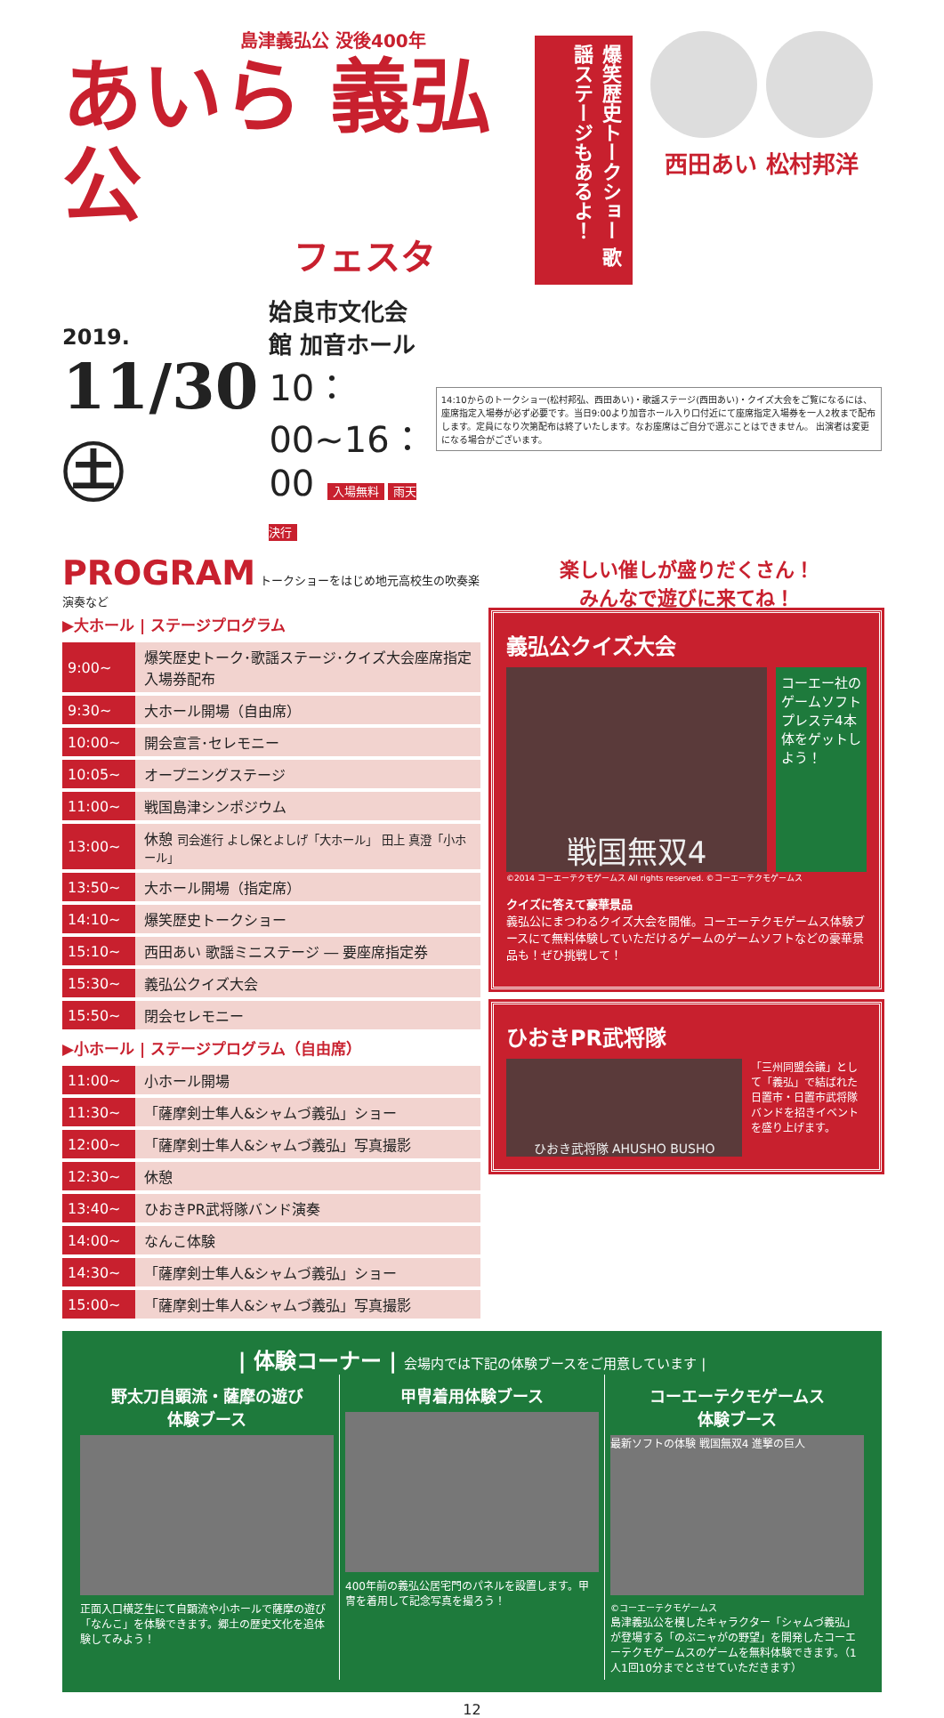島津義弘公 没後400年
あいら 義弘公
フェスタ
爆笑歴史トークショー 歌謡ステージもあるよ！
西田あい 松村邦洋
2019.
11/30 ㊏
姶良市文化会館 加音ホール
10：00~16：00 入場無料 雨天決行
14:10からのトークショー(松村邦弘、西田あい)・歌謡ステージ(西田あい)・クイズ大会をご覧になるには、座席指定入場券が必ず必要です。当日9:00より加音ホール入り口付近にて座席指定入場券を一人2枚まで配布します。定員になり次第配布は終了いたします。なお座席はご自分で選ぶことはできません。 出演者は変更になる場合がございます。
PROGRAM トークショーをはじめ地元高校生の吹奏楽演奏など
▶大ホール | ステージプログラム
| 9:00~ | 爆笑歴史トーク･歌謡ステージ･クイズ大会座席指定入場券配布 |
| 9:30~ | 大ホール開場（自由席） |
| 10:00~ | 開会宣言･セレモニー |
| 10:05~ | オープニングステージ |
| 11:00~ | 戦国島津シンポジウム |
| 13:00~ | 休憩 司会進行 よし保とよしげ「大ホール」 田上 真澄「小ホール」 |
| 13:50~ | 大ホール開場（指定席） |
| 14:10~ | 爆笑歴史トークショー |
| 15:10~ | 西田あい 歌謡ミニステージ ― 要座席指定券 |
| 15:30~ | 義弘公クイズ大会 |
| 15:50~ | 閉会セレモニー |
▶小ホール | ステージプログラム（自由席）
| 11:00~ | 小ホール開場 |
| 11:30~ | 「薩摩剣士隼人&シャムづ義弘」ショー |
| 12:00~ | 「薩摩剣士隼人&シャムづ義弘」写真撮影 |
| 12:30~ | 休憩 |
| 13:40~ | ひおきPR武将隊バンド演奏 |
| 14:00~ | なんこ体験 |
| 14:30~ | 「薩摩剣士隼人&シャムづ義弘」ショー |
| 15:00~ | 「薩摩剣士隼人&シャムづ義弘」写真撮影 |
楽しい催しが盛りだくさん！
みんなで遊びに来てね！
義弘公クイズ大会
戦国無双4
コーエー社のゲームソフトプレステ4本体をゲットしよう！
©2014 コーエーテクモゲームス All rights reserved. ©コーエーテクモゲームス
クイズに答えて豪華景品
義弘公にまつわるクイズ大会を開催。コーエーテクモゲームス体験ブースにて無料体験していただけるゲームのゲームソフトなどの豪華景品も！ぜひ挑戦して！
ひおきPR武将隊
ひおき武将隊 AHUSHO BUSHO
「三州同盟会議」として「義弘」で結ばれた日置市・日置市武将隊バンドを招きイベントを盛り上げます。
| 体験コーナー | 会場内では下記の体験ブースをご用意しています |
野太刀自顕流・薩摩の遊び
体験ブース
正面入口横芝生にて自顕流や小ホールで薩摩の遊び「なんこ」を体験できます。郷土の歴史文化を追体験してみよう！
甲冑着用体験ブース
400年前の義弘公居宅門のパネルを設置します。甲冑を着用して記念写真を撮ろう！
コーエーテクモゲームス
体験ブース
最新ソフトの体験 戦国無双4 進撃の巨人
©コーエーテクモゲームス
島津義弘公を模したキャラクター「シャムづ義弘」が登場する「のぶニャがの野望」を開発したコーエーテクモゲームスのゲームを無料体験できます。（1人1回10分までとさせていただきます）
12